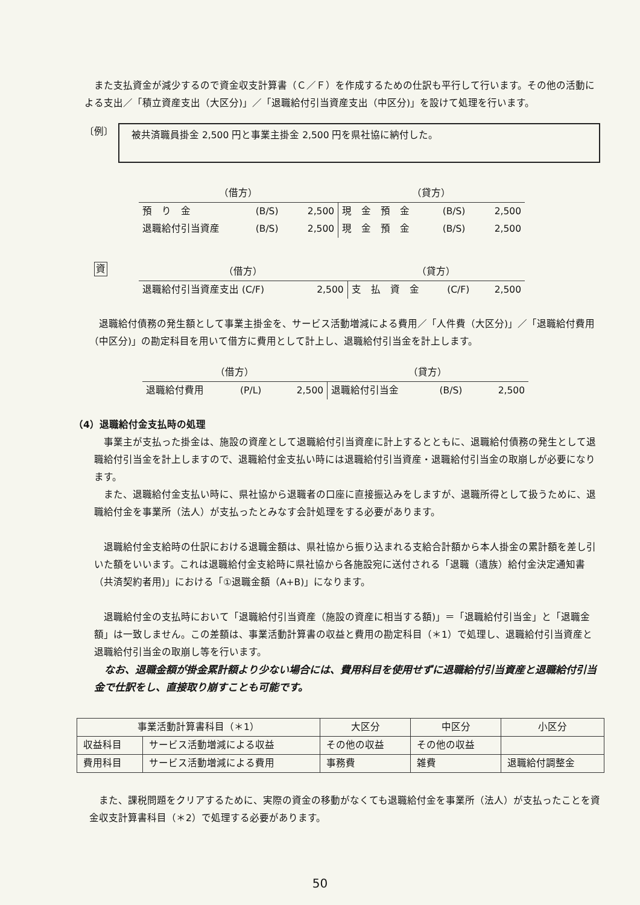また支払資金が減少するので資金収支計算書（Ｃ／Ｆ）を作成するための仕訳も平行して行います。その他の活動による支出／「積立資産支出（大区分)」／「退職給付引当資産支出（中区分)」を設けて処理を行います。
〔例〕
被共済職員掛金 2,500 円と事業主掛金 2,500 円を県社協に納付した。
| （借方） | | | （貸方） | | |
| 預 り 金 | (B/S) | 2,500 | 現 金 預 金 | (B/S) | 2,500 |
| 退職給付引当資産 | (B/S) | 2,500 | 現 金 預 金 | (B/S) | 2,500 |
資
| （借方） | | （貸方） | | |
| 退職給付引当資産支出 (C/F) | 2,500 | 支 払 資 金 | (C/F) | 2,500 |
　退職給付債務の発生額として事業主掛金を、サービス活動増減による費用／「人件費（大区分)」／「退職給付費用（中区分)」の勘定科目を用いて借方に費用として計上し、退職給付引当金を計上します。
| （借方） | | | （貸方） | | |
| 退職給付費用 | (P/L) | 2,500 | 退職給付引当金 | (B/S) | 2,500 |
（4）退職給付金支払時の処理
　事業主が支払った掛金は、施設の資産として退職給付引当資産に計上するとともに、退職給付債務の発生として退職給付引当金を計上しますので、退職給付金支払い時には退職給付引当資産・退職給付引当金の取崩しが必要になります。
　また、退職給付金支払い時に、県社協から退職者の口座に直接振込みをしますが、退職所得として扱うために、退職給付金を事業所（法人）が支払ったとみなす会計処理をする必要があります。
　退職給付金支給時の仕訳における退職金額は、県社協から振り込まれる支給合計額から本人掛金の累計額を差し引いた額をいいます。これは退職給付金支給時に県社協から各施設宛に送付される「退職（遺族）給付金決定通知書（共済契約者用)」における「①退職金額（A+B)」になります。
　退職給付金の支払時において「退職給付引当資産（施設の資産に相当する額)」＝「退職給付引当金」と「退職金額」は一致しません。この差額は、事業活動計算書の収益と費用の勘定科目（＊1）で処理し、退職給付引当資産と退職給付引当金の取崩し等を行います。
　なお、退職金額が掛金累計額より少ない場合には、費用科目を使用せずに退職給付引当資産と退職給付引当金で仕訳をし、直接取り崩すことも可能です。
| 事業活動計算書科目（＊1） | | 大区分 | 中区分 | 小区分 |
| 収益科目 | サービス活動増減による収益 | その他の収益 | その他の収益 | |
| 費用科目 | サービス活動増減による費用 | 事務費 | 雑費 | 退職給付調整金 |
　また、課税問題をクリアするために、実際の資金の移動がなくても退職給付金を事業所（法人）が支払ったことを資金収支計算書科目（＊2）で処理する必要があります。
50